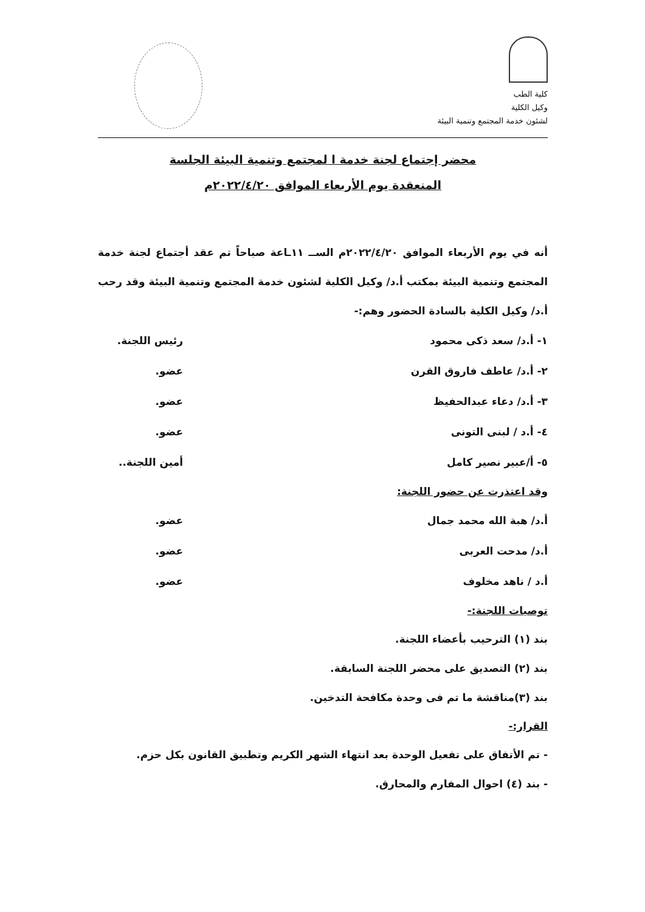كلية الطب
وكيل الكلية
لشئون خدمة المجتمع وتنمية البيئة
محضر إجتماع لجنة خدمة ا لمجتمع وتنمية البيئة الجلسة
المنعقدة يوم الأربعاء الموافق ٢٠٢٢/٤/٢٠م
أنه في يوم الأربعاء الموافق ٢٠٢٢/٤/٢٠م الســ ١١ـاعة صباحاً تم عقد أجتماع لجنة خدمة المجتمع وتنمية البيئة بمكتب أ.د/ وكيل الكلية لشئون خدمة المجتمع وتنمية البيئة وقد رحب أ.د/ وكيل الكلية بالسادة الحضور وهم:-
١- أ.د/ سعد ذكى محمود رئيس اللجنة.
٢- أ.د/ عاطف فاروق القرن عضو.
٣- أ.د/ دعاء عبدالحفيظ عضو.
٤- أ.د / لبنى التونى عضو.
٥- أ/عبير نصير كامل أمين اللجنة..
وقد اعتذرت عن حضور اللجنة:
أ.د/ هبة الله محمد جمال عضو.
أ.د/ مدحت العربى عضو.
أ.د / ناهد مخلوف عضو.
توصيات اللجنة:-
بند (١) الترحيب بأعضاء اللجنة.
بند (٢) التصديق على محضر اللجنة السابقة.
بند (٣)مناقشة ما تم فى وحدة مكافحة التدخين.
القرار:-
- تم الأتفاق على تفعيل الوحدة بعد انتهاء الشهر الكريم وتطبيق القانون بكل حزم.
- بند (٤) احوال المفارم والمحارق.